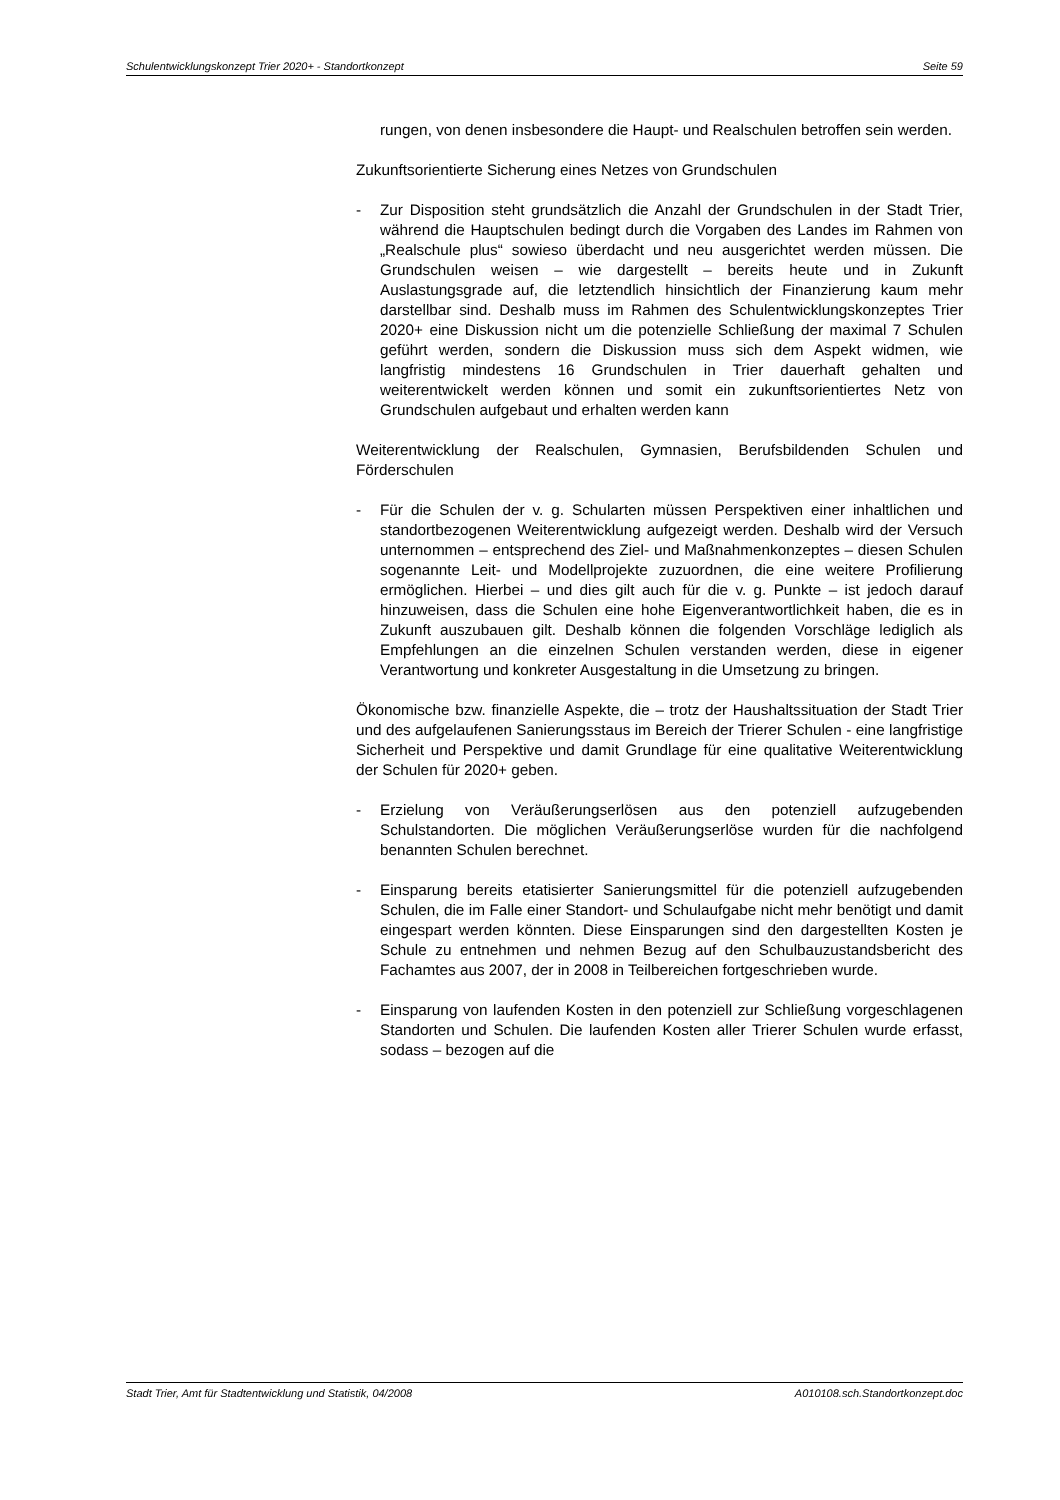Schulentwicklungskonzept Trier 2020+ - Standortkonzept Seite 59
rungen, von denen insbesondere die Haupt- und Realschulen betroffen sein werden.
Zukunftsorientierte Sicherung eines Netzes von Grundschulen
- Zur Disposition steht grundsätzlich die Anzahl der Grundschulen in der Stadt Trier, während die Hauptschulen bedingt durch die Vorgaben des Landes im Rahmen von „Realschule plus“ sowieso überdacht und neu ausgerichtet werden müssen. Die Grundschulen weisen – wie dargestellt – bereits heute und in Zukunft Auslastungsgrade auf, die letztendlich hinsichtlich der Finanzierung kaum mehr darstellbar sind. Deshalb muss im Rahmen des Schulentwicklungskonzeptes Trier 2020+ eine Diskussion nicht um die potenzielle Schließung der maximal 7 Schulen geführt werden, sondern die Diskussion muss sich dem Aspekt widmen, wie langfristig mindestens 16 Grundschulen in Trier dauerhaft gehalten und weiterentwickelt werden können und somit ein zukunftsorientiertes Netz von Grundschulen aufgebaut und erhalten werden kann
Weiterentwicklung der Realschulen, Gymnasien, Berufsbildenden Schulen und Förderschulen
- Für die Schulen der v. g. Schularten müssen Perspektiven einer inhaltlichen und standortbezogenen Weiterentwicklung aufgezeigt werden. Deshalb wird der Versuch unternommen – entsprechend des Ziel- und Maßnahmenkonzeptes – diesen Schulen sogenannte Leit- und Modellprojekte zuzuordnen, die eine weitere Profilierung ermöglichen. Hierbei – und dies gilt auch für die v. g. Punkte – ist jedoch darauf hinzuweisen, dass die Schulen eine hohe Eigenverantwortlichkeit haben, die es in Zukunft auszubauen gilt. Deshalb können die folgenden Vorschläge lediglich als Empfehlungen an die einzelnen Schulen verstanden werden, diese in eigener Verantwortung und konkreter Ausgestaltung in die Umsetzung zu bringen.
Ökonomische bzw. finanzielle Aspekte, die – trotz der Haushaltssituation der Stadt Trier und des aufgelaufenen Sanierungsstaus im Bereich der Trierer Schulen - eine langfristige Sicherheit und Perspektive und damit Grundlage für eine qualitative Weiterentwicklung der Schulen für 2020+ geben.
- Erzielung von Veräußerungserlösen aus den potenziell aufzugebenden Schulstandorten. Die möglichen Veräußerungserlöse wurden für die nachfolgend benannten Schulen berechnet.
- Einsparung bereits etatisierter Sanierungsmittel für die potenziell aufzugebenden Schulen, die im Falle einer Standort- und Schulaufgabe nicht mehr benötigt und damit eingespart werden könnten. Diese Einsparungen sind den dargestellten Kosten je Schule zu entnehmen und nehmen Bezug auf den Schulbauzustandsbericht des Fachamtes aus 2007, der in 2008 in Teilbereichen fortgeschrieben wurde.
- Einsparung von laufenden Kosten in den potenziell zur Schließung vorgeschlagenen Standorten und Schulen. Die laufenden Kosten aller Trierer Schulen wurde erfasst, sodass – bezogen auf die
Stadt Trier, Amt für Stadtentwicklung und Statistik, 04/2008 A010108.sch.Standortkonzept.doc